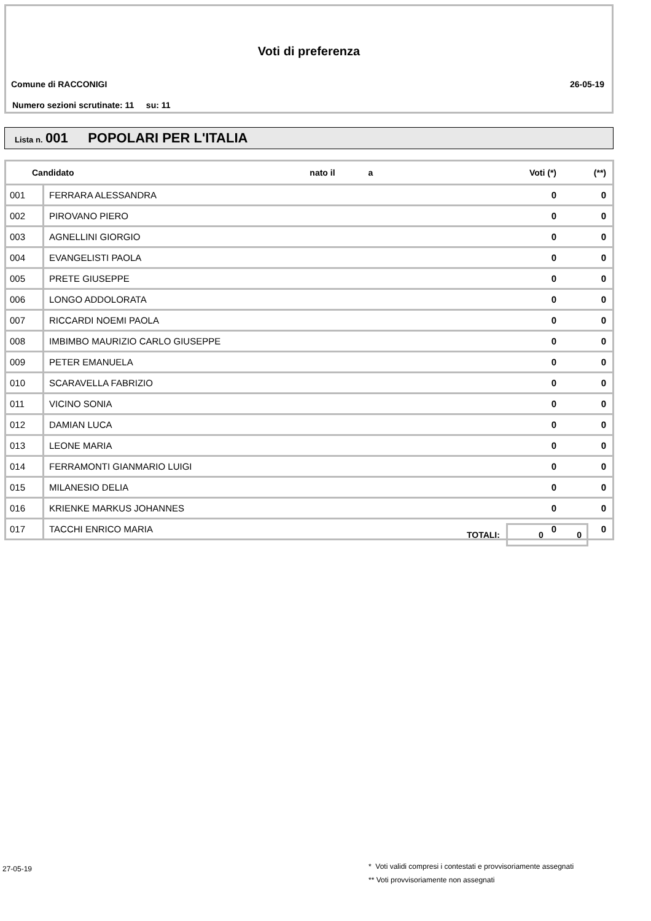Voti di preferenza
Comune di RACCONIGI 26-05-19
Numero sezioni scrutinate: 11 su: 11
Lista n. 001 POPOLARI PER L'ITALIA
| Candidato nato il a | | Voti (*) | (**) |
| --- | --- | --- | --- |
| 001 | FERRARA ALESSANDRA | 0 | 0 |
| 002 | PIROVANO PIERO | 0 | 0 |
| 003 | AGNELLINI GIORGIO | 0 | 0 |
| 004 | EVANGELISTI PAOLA | 0 | 0 |
| 005 | PRETE GIUSEPPE | 0 | 0 |
| 006 | LONGO ADDOLORATA | 0 | 0 |
| 007 | RICCARDI NOEMI PAOLA | 0 | 0 |
| 008 | IMBIMBO MAURIZIO CARLO GIUSEPPE | 0 | 0 |
| 009 | PETER EMANUELA | 0 | 0 |
| 010 | SCARAVELLA FABRIZIO | 0 | 0 |
| 011 | VICINO SONIA | 0 | 0 |
| 012 | DAMIAN LUCA | 0 | 0 |
| 013 | LEONE MARIA | 0 | 0 |
| 014 | FERRAMONTI GIANMARIO LUIGI | 0 | 0 |
| 015 | MILANESIO DELIA | 0 | 0 |
| 016 | KRIENKE MARKUS JOHANNES | 0 | 0 |
| 017 | TACCHI ENRICO MARIA | 0 | 0 |
TOTALI:
0 0
27-05-19
* Voti validi compresi i contestati e provvisoriamente assegnati
** Voti provvisoriamente non assegnati